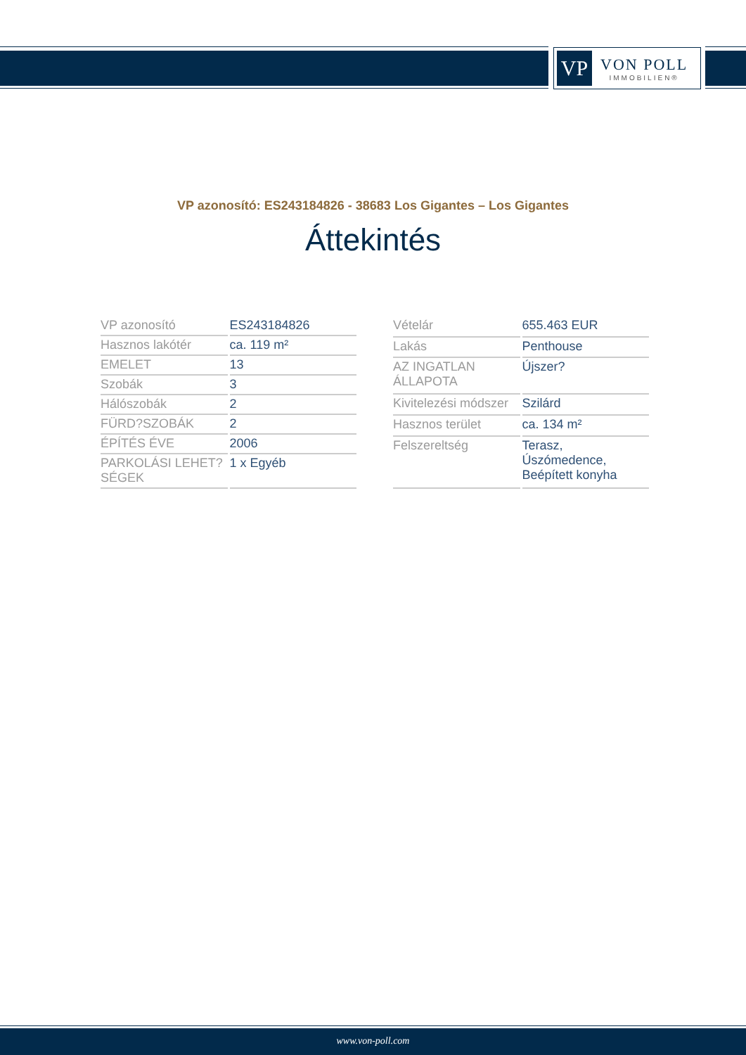VP
VON POLL
IMMOBILIEN®
VP azonosító: ES243184826 - 38683 Los Gigantes – Los Gigantes
Áttekintés
| VP azonosító | ES243184826 |
| Hasznos lakótér | ca. 119 m² |
| EMELET | 13 |
| Szobák | 3 |
| Hálószobák | 2 |
| FÜRD?SZOBÁK | 2 |
| ÉPÍTÉS ÉVE | 2006 |
| PARKOLÁSI LEHET?SÉGEK | 1 x Egyéb |
| Vételár | 655.463 EUR |
| Lakás | Penthouse |
| AZ INGATLAN ÁLLAPOTA | Újszer? |
| Kivitelezési módszer | Szilárd |
| Hasznos terület | ca. 134 m² |
| Felszereltség | Terasz, Úszómedence, Beépített konyha |
www.von-poll.com